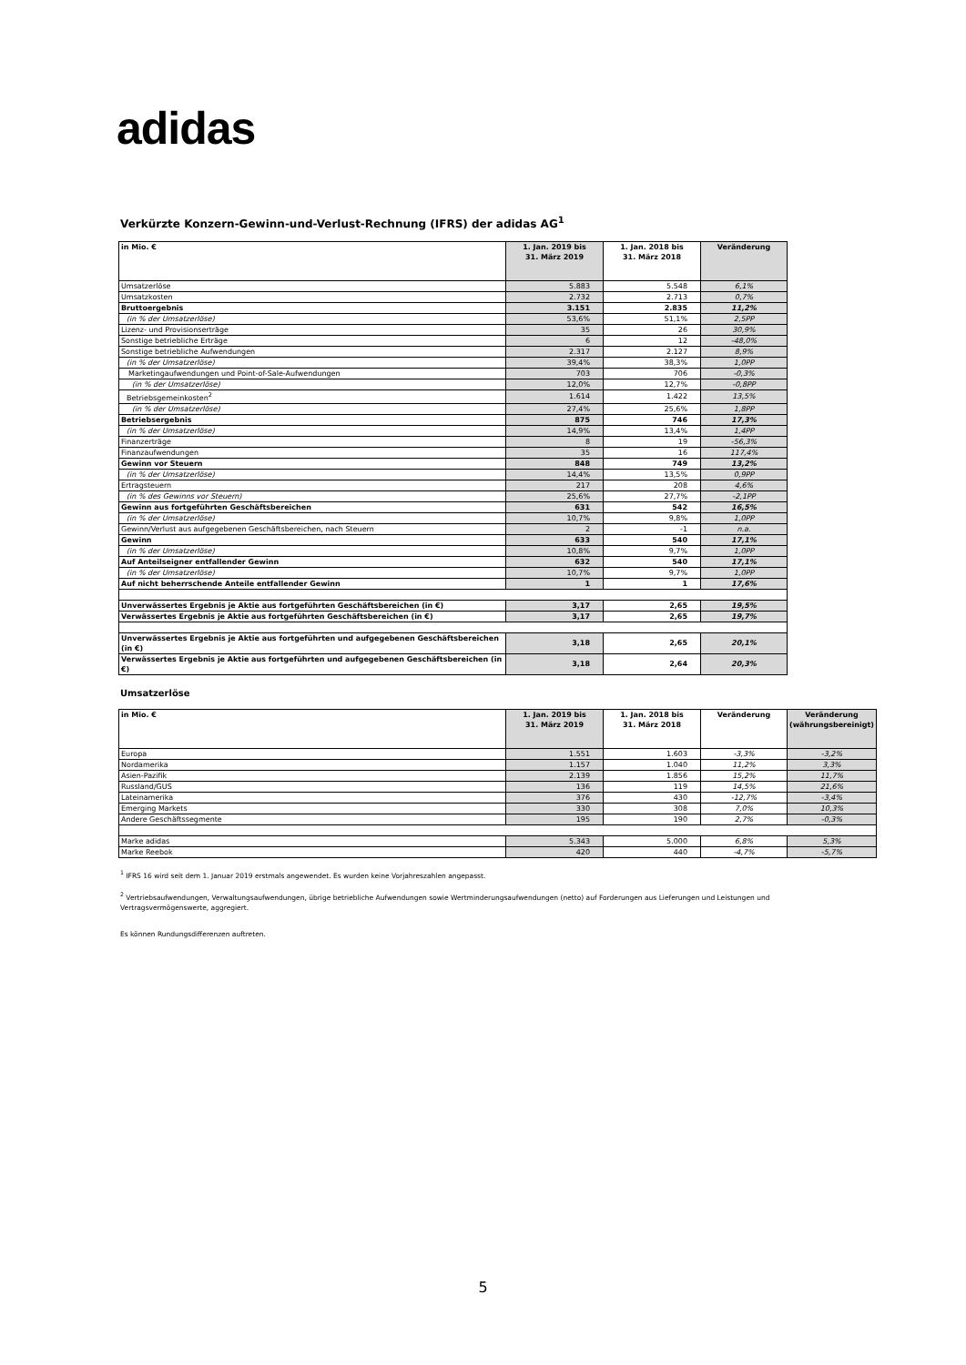adidas
Verkürzte Konzern-Gewinn-und-Verlust-Rechnung (IFRS) der adidas AG<sup>1</sup>
| in Mio. € | 1. Jan. 2019 bis 31. März 2019 | 1. Jan. 2018 bis 31. März 2018 | Veränderung |
| --- | --- | --- | --- |
| Umsatzerlöse | 5.883 | 5.548 | 6,1% |
| Umsatzkosten | 2.732 | 2.713 | 0,7% |
| Bruttoergebnis | 3.151 | 2.835 | 11,2% |
| (in % der Umsatzerlöse) | 53,6% | 51,1% | 2,5PP |
| Lizenz- und Provisionserträge | 35 | 26 | 30,9% |
| Sonstige betriebliche Erträge | 6 | 12 | -48,0% |
| Sonstige betriebliche Aufwendungen | 2.317 | 2.127 | 8,9% |
| (in % der Umsatzerlöse) | 39,4% | 38,3% | 1,0PP |
| Marketingaufwendungen und Point-of-Sale-Aufwendungen | 703 | 706 | -0,3% |
| (in % der Umsatzerlöse) | 12,0% | 12,7% | -0,8PP |
| Betriebsgemeinkosten<sup>2</sup> | 1.614 | 1.422 | 13,5% |
| (in % der Umsatzerlöse) | 27,4% | 25,6% | 1,8PP |
| Betriebsergebnis | 875 | 746 | 17,3% |
| (in % der Umsatzerlöse) | 14,9% | 13,4% | 1,4PP |
| Finanzerträge | 8 | 19 | -56,3% |
| Finanzaufwendungen | 35 | 16 | 117,4% |
| Gewinn vor Steuern | 848 | 749 | 13,2% |
| (in % der Umsatzerlöse) | 14,4% | 13,5% | 0,9PP |
| Ertragsteuern | 217 | 208 | 4,6% |
| (in % des Gewinns vor Steuern) | 25,6% | 27,7% | -2,1PP |
| Gewinn aus fortgeführten Geschäftsbereichen | 631 | 542 | 16,5% |
| (in % der Umsatzerlöse) | 10,7% | 9,8% | 1,0PP |
| Gewinn/Verlust aus aufgegebenen Geschäftsbereichen, nach Steuern | 2 | -1 | n.a. |
| Gewinn | 633 | 540 | 17,1% |
| (in % der Umsatzerlöse) | 10,8% | 9,7% | 1,0PP |
| Auf Anteilseigner entfallender Gewinn | 632 | 540 | 17,1% |
| (in % der Umsatzerlöse) | 10,7% | 9,7% | 1,0PP |
| Auf nicht beherrschende Anteile entfallender Gewinn | 1 | 1 | 17,6% |
| Unverwässertes Ergebnis je Aktie aus fortgeführten Geschäftsbereichen (in €) | 3,17 | 2,65 | 19,5% |
| Verwässertes Ergebnis je Aktie aus fortgeführten Geschäftsbereichen (in €) | 3,17 | 2,65 | 19,7% |
| Unverwässertes Ergebnis je Aktie aus fortgeführten und aufgegebenen Geschäftsbereichen (in €) | 3,18 | 2,65 | 20,1% |
| Verwässertes Ergebnis je Aktie aus fortgeführten und aufgegebenen Geschäftsbereichen (in €) | 3,18 | 2,64 | 20,3% |
Umsatzerlöse
| in Mio. € | 1. Jan. 2019 bis 31. März 2019 | 1. Jan. 2018 bis 31. März 2018 | Veränderung | Veränderung (währungsbereinigt) |
| --- | --- | --- | --- | --- |
| Europa | 1.551 | 1.603 | -3,3% | -3,2% |
| Nordamerika | 1.157 | 1.040 | 11,2% | 3,3% |
| Asien-Pazifik | 2.139 | 1.856 | 15,2% | 11,7% |
| Russland/GUS | 136 | 119 | 14,5% | 21,6% |
| Lateinamerika | 376 | 430 | -12,7% | -3,4% |
| Emerging Markets | 330 | 308 | 7,0% | 10,3% |
| Andere Geschäftssegmente | 195 | 190 | 2,7% | -0,3% |
| Marke adidas | 5.343 | 5.000 | 6,8% | 5,3% |
| Marke Reebok | 420 | 440 | -4,7% | -5,7% |
<sup>1</sup> IFRS 16 wird seit dem 1. Januar 2019 erstmals angewendet. Es wurden keine Vorjahreszahlen angepasst.
<sup>2</sup> Vertriebsaufwendungen, Verwaltungsaufwendungen, übrige betriebliche Aufwendungen sowie Wertminderungsaufwendungen (netto) auf Forderungen aus Lieferungen und Leistungen und Vertragsvermögenswerte, aggregiert.
Es können Rundungsdifferenzen auftreten.
5